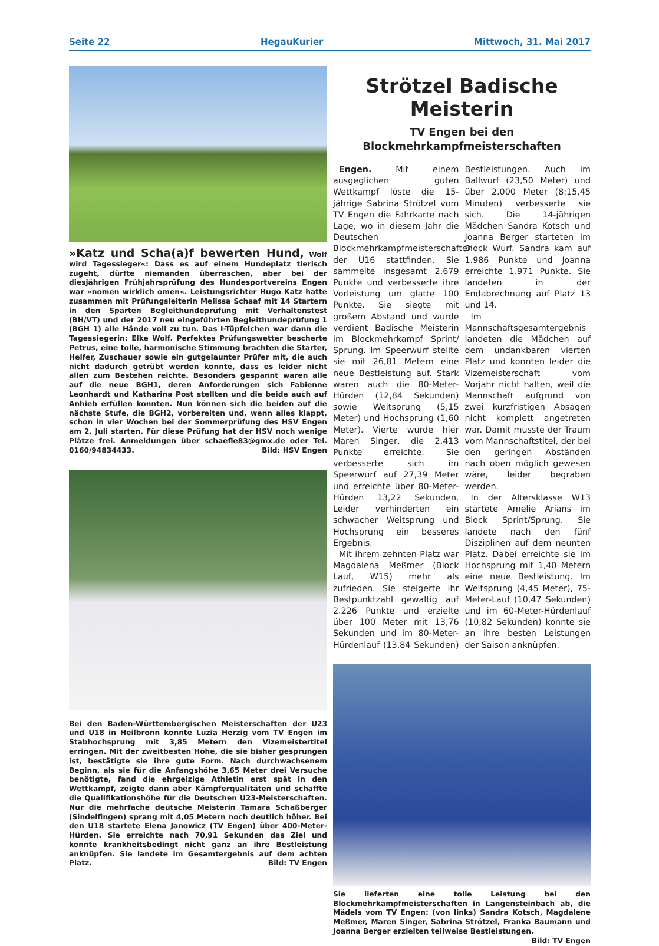Seite 22 HegauKurier Mittwoch, 31. Mai 2017
»Katz und Scha(a)f bewerten Hund, Wolf wird Tagessieger«: Dass es auf einem Hundeplatz tierisch zugeht, dürfte niemanden überraschen, aber bei der diesjährigen Frühjahrsprüfung des Hundesportvereins Engen war »nomen wirklich omen«. Leistungsrichter Hugo Katz hatte zusammen mit Prüfungsleiterin Melissa Schaaf mit 14 Startern in den Sparten Begleithundeprüfung mit Verhaltenstest (BH/VT) und der 2017 neu eingeführten Begleithundeprüfung 1 (BGH 1) alle Hände voll zu tun. Das I-Tüpfelchen war dann die Tagessiegerin: Elke Wolf. Perfektes Prüfungswetter bescherte Petrus, eine tolle, harmonische Stimmung brachten die Starter, Helfer, Zuschauer sowie ein gutgelaunter Prüfer mit, die auch nicht dadurch getrübt werden konnte, dass es leider nicht allen zum Bestehen reichte. Besonders gespannt waren alle auf die neue BGH1, deren Anforderungen sich Fabienne Leonhardt und Katharina Post stellten und die beide auch auf Anhieb erfüllen konnten. Nun können sich die beiden auf die nächste Stufe, die BGH2, vorbereiten und, wenn alles klappt, schon in vier Wochen bei der Sommerprüfung des HSV Engen am 2. Juli starten. Für diese Prüfung hat der HSV noch wenige Plätze frei. Anmeldungen über schaefle83@gmx.de oder Tel. 0160/94834433. Bild: HSV Engen
Bei den Baden-Württembergischen Meisterschaften der U23 und U18 in Heilbronn konnte Luzia Herzig vom TV Engen im Stabhochsprung mit 3,85 Metern den Vizemeistertitel erringen. Mit der zweitbesten Höhe, die sie bisher gesprungen ist, bestätigte sie ihre gute Form. Nach durchwachsenem Beginn, als sie für die Anfangshöhe 3,65 Meter drei Versuche benötigte, fand die ehrgeizige Athletin erst spät in den Wettkampf, zeigte dann aber Kämpferqualitäten und schaffte die Qualifikationshöhe für die Deutschen U23-Meisterschaften. Nur die mehrfache deutsche Meisterin Tamara Schaßberger (Sindelfingen) sprang mit 4,05 Metern noch deutlich höher. Bei den U18 startete Elena Janowicz (TV Engen) über 400-Meter-Hürden. Sie erreichte nach 70,91 Sekunden das Ziel und konnte krankheitsbedingt nicht ganz an ihre Bestleistung anknüpfen. Sie landete im Gesamtergebnis auf dem achten Platz. Bild: TV Engen
Strötzel Badische Meisterin
TV Engen bei den
Blockmehrkampfmeisterschaften
Engen. Mit einem ausgeglichen guten Wettkampf löste die 15-jährige Sabrina Strötzel vom TV Engen die Fahrkarte nach Lage, wo in diesem Jahr die Deutschen Blockmehrkampfmeisterschaften der U16 stattfinden. Sie sammelte insgesamt 2.679 Punkte und verbesserte ihre Vorleistung um glatte 100 Punkte. Sie siegte mit großem Abstand und wurde verdient Badische Meisterin im Blockmehrkampf Sprint/ Sprung. Im Speerwurf stellte sie mit 26,81 Metern eine neue Bestleistung auf. Stark waren auch die 80-Meter-Hürden (12,84 Sekunden) sowie Weitsprung (5,15 Meter) und Hochsprung (1,60 Meter). Vierte wurde hier Maren Singer, die 2.413 Punkte erreichte. Sie verbesserte sich im Speerwurf auf 27,39 Meter und erreichte über 80-Meter-Hürden 13,22 Sekunden. Leider verhinderten ein schwacher Weitsprung und Hochsprung ein besseres Ergebnis.
Mit ihrem zehnten Platz war Magdalena Meßmer (Block Lauf, W15) mehr als zufrieden. Sie steigerte ihr Bestpunktzahl gewaltig auf 2.226 Punkte und erzielte über 100 Meter mit 13,76 Sekunden und im 80-Meter-Hürdenlauf (13,84 Sekunden) Bestleistungen. Auch im Ballwurf (23,50 Meter) und über 2.000 Meter (8:15,45 Minuten) verbesserte sie sich. Die 14-jährigen Mädchen Sandra Kotsch und Joanna Berger starteten im Block Wurf. Sandra kam auf 1.986 Punkte und Joanna erreichte 1.971 Punkte. Sie landeten in der Endabrechnung auf Platz 13 und 14.
Im Mannschaftsgesamtergebnis landeten die Mädchen auf dem undankbaren vierten Platz und konnten leider die Vizemeisterschaft vom Vorjahr nicht halten, weil die Mannschaft aufgrund von zwei kurzfristigen Absagen nicht komplett angetreten war. Damit musste der Traum vom Mannschaftstitel, der bei den geringen Abständen nach oben möglich gewesen wäre, leider begraben werden.
In der Altersklasse W13 startete Amelie Arians im Block Sprint/Sprung. Sie landete nach den fünf Disziplinen auf dem neunten Platz. Dabei erreichte sie im Hochsprung mit 1,40 Metern eine neue Bestleistung. Im Weitsprung (4,45 Meter), 75-Meter-Lauf (10,47 Sekunden) und im 60-Meter-Hürdenlauf (10,82 Sekunden) konnte sie an ihre besten Leistungen der Saison anknüpfen.
Sie lieferten eine tolle Leistung bei den Blockmehrkampfmeisterschaften in Langensteinbach ab, die Mädels vom TV Engen: (von links) Sandra Kotsch, Magdalene Meßmer, Maren Singer, Sabrina Strötzel, Franka Baumann und Joanna Berger erzielten teilweise Bestleistungen. Bild: TV Engen